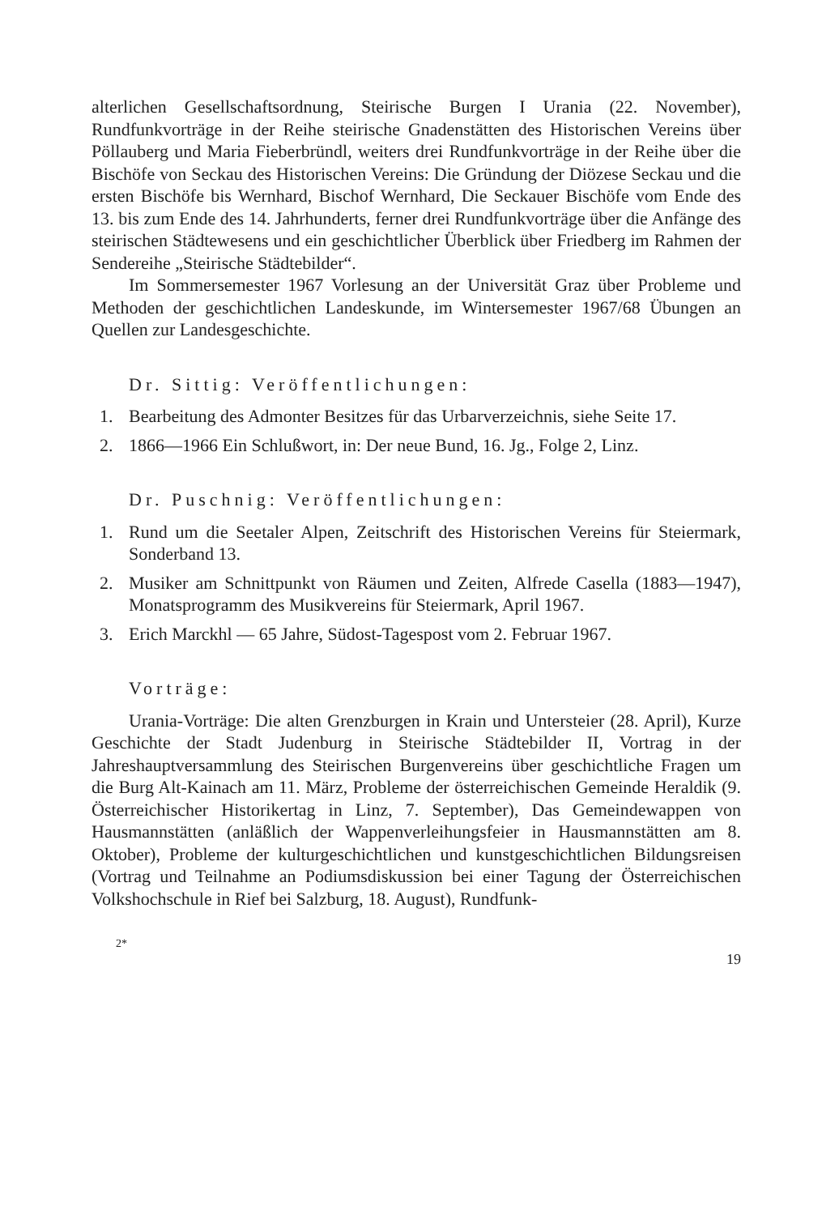alterlichen Gesellschaftsordnung, Steirische Burgen I Urania (22. November), Rundfunkvorträge in der Reihe steirische Gnadenstätten des Historischen Vereins über Pöllauberg und Maria Fieberbründl, weiters drei Rundfunkvorträge in der Reihe über die Bischöfe von Seckau des Historischen Vereins: Die Gründung der Diözese Seckau und die ersten Bischöfe bis Wernhard, Bischof Wernhard, Die Seckauer Bischöfe vom Ende des 13. bis zum Ende des 14. Jahrhunderts, ferner drei Rundfunkvorträge über die Anfänge des steirischen Städtewesens und ein geschichtlicher Überblick über Friedberg im Rahmen der Sendereihe „Steirische Städtebilder“.
Im Sommersemester 1967 Vorlesung an der Universität Graz über Probleme und Methoden der geschichtlichen Landeskunde, im Wintersemester 1967/68 Übungen an Quellen zur Landesgeschichte.
Dr. Sittig: Veröffentlichungen:
1. Bearbeitung des Admonter Besitzes für das Urbarverzeichnis, siehe Seite 17.
2. 1866—1966 Ein Schlußwort, in: Der neue Bund, 16. Jg., Folge 2, Linz.
Dr. Puschnig: Veröffentlichungen:
1. Rund um die Seetaler Alpen, Zeitschrift des Historischen Vereins für Steiermark, Sonderband 13.
2. Musiker am Schnittpunkt von Räumen und Zeiten, Alfrede Casella (1883—1947), Monatsprogramm des Musikvereins für Steiermark, April 1967.
3. Erich Marckhl — 65 Jahre, Südost-Tagespost vom 2. Februar 1967.
Vorträge:
Urania-Vorträge: Die alten Grenzburgen in Krain und Untersteier (28. April), Kurze Geschichte der Stadt Judenburg in Steirische Städtebilder II, Vortrag in der Jahreshauptversammlung des Steirischen Burgenvereins über geschichtliche Fragen um die Burg Alt-Kainach am 11. März, Probleme der österreichischen Gemeinde Heraldik (9. Österreichischer Historikertag in Linz, 7. September), Das Gemeindewappen von Hausmannstätten (anläßlich der Wappenverleihungsfeier in Hausmannstätten am 8. Oktober), Probleme der kulturgeschichtlichen und kunstgeschichtlichen Bildungsreisen (Vortrag und Teilnahme an Podiumsdiskussion bei einer Tagung der Österreichischen Volkshochschule in Rief bei Salzburg, 18. August), Rundfunk-
2* 19